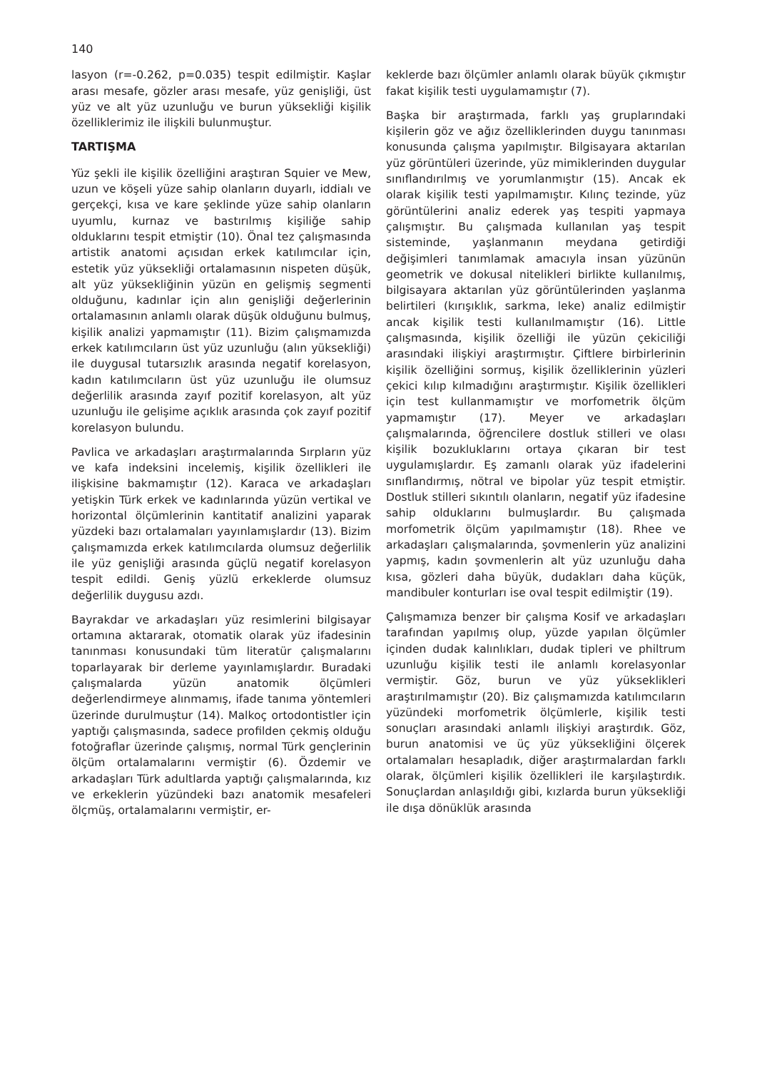140
lasyon (r=-0.262, p=0.035) tespit edilmiştir. Kaşlar arası mesafe, gözler arası mesafe, yüz genişliği, üst yüz ve alt yüz uzunluğu ve burun yüksekliği kişilik özelliklerimiz ile ilişkili bulunmuştur.
TARTIŞMA
Yüz şekli ile kişilik özelliğini araştıran Squier ve Mew, uzun ve köşeli yüze sahip olanların duyarlı, iddialı ve gerçekçi, kısa ve kare şeklinde yüze sahip olanların uyumlu, kurnaz ve bastırılmış kişiliğe sahip olduklarını tespit etmiştir (10). Önal tez çalışmasında artistik anatomi açısıdan erkek katılımcılar için, estetik yüz yüksekliği ortalamasının nispeten düşük, alt yüz yüksekliğinin yüzün en gelişmiş segmenti olduğunu, kadınlar için alın genişliği değerlerinin ortalamasının anlamlı olarak düşük olduğunu bulmuş, kişilik analizi yapmamıştır (11). Bizim çalışmamızda erkek katılımcıların üst yüz uzunluğu (alın yüksekliği) ile duygusal tutarsızlık arasında negatif korelasyon, kadın katılımcıların üst yüz uzunluğu ile olumsuz değerlilik arasında zayıf pozitif korelasyon, alt yüz uzunluğu ile gelişime açıklık arasında çok zayıf pozitif korelasyon bulundu.
Pavlica ve arkadaşları araştırmalarında Sırpların yüz ve kafa indeksini incelemiş, kişilik özellikleri ile ilişkisine bakmamıştır (12). Karaca ve arkadaşları yetişkin Türk erkek ve kadınlarında yüzün vertikal ve horizontal ölçümlerinin kantitatif analizini yaparak yüzdeki bazı ortalamaları yayınlamışlardır (13). Bizim çalışmamızda erkek katılımcılarda olumsuz değerlilik ile yüz genişliği arasında güçlü negatif korelasyon tespit edildi. Geniş yüzlü erkeklerde olumsuz değerlilik duygusu azdı.
Bayrakdar ve arkadaşları yüz resimlerini bilgisayar ortamına aktararak, otomatik olarak yüz ifadesinin tanınması konusundaki tüm literatür çalışmalarını toparlayarak bir derleme yayınlamışlardır. Buradaki çalışmalarda yüzün anatomik ölçümleri değerlendirmeye alınmamış, ifade tanıma yöntemleri üzerinde durulmuştur (14). Malkoç ortodontistler için yaptığı çalışmasında, sadece profilden çekmiş olduğu fotoğraflar üzerinde çalışmış, normal Türk gençlerinin ölçüm ortalamalarını vermiştir (6). Özdemir ve arkadaşları Türk adultlarda yaptığı çalışmalarında, kız ve erkeklerin yüzündeki bazı anatomik mesafeleri ölçmüş, ortalamalarını vermiştir, er-
keklerde bazı ölçümler anlamlı olarak büyük çıkmıştır fakat kişilik testi uygulamamıştır (7).
Başka bir araştırmada, farklı yaş gruplarındaki kişilerin göz ve ağız özelliklerinden duygu tanınması konusunda çalışma yapılmıştır. Bilgisayara aktarılan yüz görüntüleri üzerinde, yüz mimiklerinden duygular sınıflandırılmış ve yorumlanmıştır (15). Ancak ek olarak kişilik testi yapılmamıştır. Kılınç tezinde, yüz görüntülerini analiz ederek yaş tespiti yapmaya çalışmıştır. Bu çalışmada kullanılan yaş tespit sisteminde, yaşlanmanın meydana getirdiği değişimleri tanımlamak amacıyla insan yüzünün geometrik ve dokusal nitelikleri birlikte kullanılmış, bilgisayara aktarılan yüz görüntülerinden yaşlanma belirtileri (kırışıklık, sarkma, leke) analiz edilmiştir ancak kişilik testi kullanılmamıştır (16). Little çalışmasında, kişilik özelliği ile yüzün çekiciliği arasındaki ilişkiyi araştırmıştır. Çiftlere birbirlerinin kişilik özelliğini sormuş, kişilik özelliklerinin yüzleri çekici kılıp kılmadığını araştırmıştır. Kişilik özellikleri için test kullanmamıştır ve morfometrik ölçüm yapmamıştır (17). Meyer ve arkadaşları çalışmalarında, öğrencilere dostluk stilleri ve olası kişilik bozukluklarını ortaya çıkaran bir test uygulamışlardır. Eş zamanlı olarak yüz ifadelerini sınıflandırmış, nötral ve bipolar yüz tespit etmiştir. Dostluk stilleri sıkıntılı olanların, negatif yüz ifadesine sahip olduklarını bulmuşlardır. Bu çalışmada morfometrik ölçüm yapılmamıştır (18). Rhee ve arkadaşları çalışmalarında, şovmenlerin yüz analizini yapmış, kadın şovmenlerin alt yüz uzunluğu daha kısa, gözleri daha büyük, dudakları daha küçük, mandibuler konturları ise oval tespit edilmiştir (19).
Çalışmamıza benzer bir çalışma Kosif ve arkadaşları tarafından yapılmış olup, yüzde yapılan ölçümler içinden dudak kalınlıkları, dudak tipleri ve philtrum uzunluğu kişilik testi ile anlamlı korelasyonlar vermiştir. Göz, burun ve yüz yükseklikleri araştırılmamıştır (20). Biz çalışmamızda katılımcıların yüzündeki morfometrik ölçümlerle, kişilik testi sonuçları arasındaki anlamlı ilişkiyi araştırdık. Göz, burun anatomisi ve üç yüz yüksekliğini ölçerek ortalamaları hesapladık, diğer araştırmalardan farklı olarak, ölçümleri kişilik özellikleri ile karşılaştırdık. Sonuçlardan anlaşıldığı gibi, kızlarda burun yüksekliği ile dışa dönüklük arasında